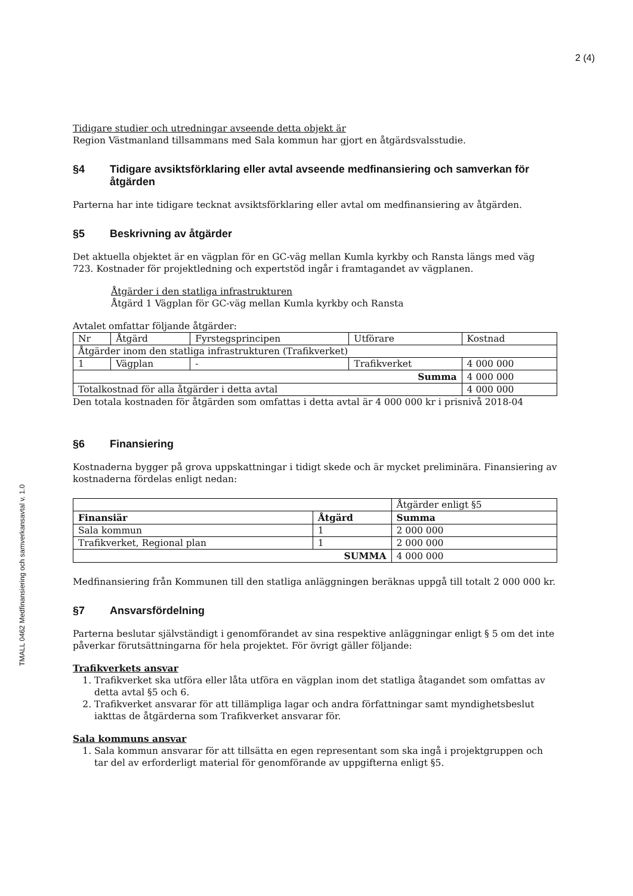2 (4)
TMALL 0462 Medfinansiering och samverkansavtal v. 1.0
Tidigare studier och utredningar avseende detta objekt är
Region Västmanland tillsammans med Sala kommun har gjort en åtgärdsvalsstudie.
§4 Tidigare avsiktsförklaring eller avtal avseende medfinansiering och samverkan för åtgärden
Parterna har inte tidigare tecknat avsiktsförklaring eller avtal om medfinansiering av åtgärden.
§5 Beskrivning av åtgärder
Det aktuella objektet är en vägplan för en GC-väg mellan Kumla kyrkby och Ransta längs med väg 723. Kostnader för projektledning och expertstöd ingår i framtagandet av vägplanen.
Åtgärder i den statliga infrastrukturen
Åtgärd 1 Vägplan för GC-väg mellan Kumla kyrkby och Ransta
Avtalet omfattar följande åtgärder:
| Nr | Åtgärd | Fyrstegsprincipen | Utförare | Kostnad |
| --- | --- | --- | --- | --- |
| Åtgärder inom den statliga infrastrukturen (Trafikverket) | | | | |
| 1 | Vägplan | - | Trafikverket | 4 000 000 |
| Summa | | | | 4 000 000 |
| Totalkostnad för alla åtgärder i detta avtal | | | | 4 000 000 |
Den totala kostnaden för åtgärden som omfattas i detta avtal är 4 000 000 kr i prisnivå 2018-04
§6 Finansiering
Kostnaderna bygger på grova uppskattningar i tidigt skede och är mycket preliminära. Finansiering av kostnaderna fördelas enligt nedan:
| | | Åtgärder enligt §5 |
| Finansiär | Åtgärd | Summa |
| Sala kommun | 1 | 2 000 000 |
| Trafikverket, Regional plan | 1 | 2 000 000 |
| SUMMA | | 4 000 000 |
Medfinansiering från Kommunen till den statliga anläggningen beräknas uppgå till totalt 2 000 000 kr.
§7 Ansvarsfördelning
Parterna beslutar självständigt i genomförandet av sina respektive anläggningar enligt § 5 om det inte påverkar förutsättningarna för hela projektet. För övrigt gäller följande:
Trafikverkets ansvar
1. Trafikverket ska utföra eller låta utföra en vägplan inom det statliga åtagandet som omfattas av detta avtal §5 och 6.
2. Trafikverket ansvarar för att tillämpliga lagar och andra författningar samt myndighetsbeslut iakttas de åtgärderna som Trafikverket ansvarar för.
Sala kommuns ansvar
1. Sala kommun ansvarar för att tillsätta en egen representant som ska ingå i projektgruppen och tar del av erforderligt material för genomförande av uppgifterna enligt §5.